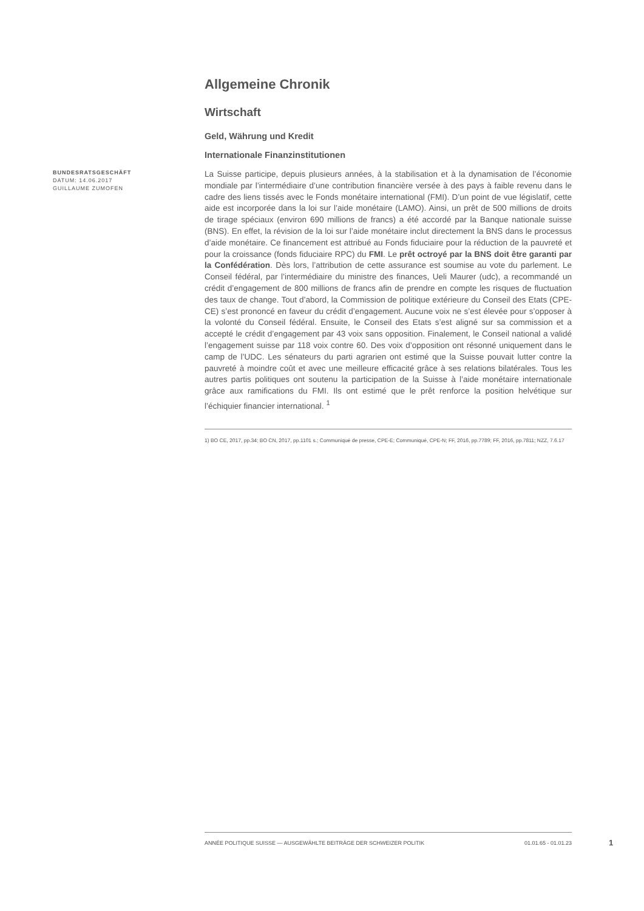Allgemeine Chronik
Wirtschaft
Geld, Währung und Kredit
Internationale Finanzinstitutionen
BUNDESRATSGESCHÄFT
DATUM: 14.06.2017
GUILLAUME ZUMOFEN
La Suisse participe, depuis plusieurs années, à la stabilisation et à la dynamisation de l’économie mondiale par l’intermédiaire d’une contribution financière versée à des pays à faible revenu dans le cadre des liens tissés avec le Fonds monétaire international (FMI). D’un point de vue législatif, cette aide est incorporée dans la loi sur l’aide monétaire (LAMO). Ainsi, un prêt de 500 millions de droits de tirage spéciaux (environ 690 millions de francs) a été accordé par la Banque nationale suisse (BNS). En effet, la révision de la loi sur l’aide monétaire inclut directement la BNS dans le processus d’aide monétaire. Ce financement est attribué au Fonds fiduciaire pour la réduction de la pauvreté et pour la croissance (fonds fiduciaire RPC) du FMI. Le prêt octroyé par la BNS doit être garanti par la Confédération. Dès lors, l’attribution de cette assurance est soumise au vote du parlement. Le Conseil fédéral, par l’intermédiaire du ministre des finances, Ueli Maurer (udc), a recommandé un crédit d’engagement de 800 millions de francs afin de prendre en compte les risques de fluctuation des taux de change. Tout d’abord, la Commission de politique extérieure du Conseil des Etats (CPE-CE) s’est prononcé en faveur du crédit d’engagement. Aucune voix ne s’est élevée pour s’opposer à la volonté du Conseil fédéral. Ensuite, le Conseil des Etats s’est aligné sur sa commission et a accepté le crédit d’engagement par 43 voix sans opposition. Finalement, le Conseil national a validé l’engagement suisse par 118 voix contre 60. Des voix d’opposition ont résonné uniquement dans le camp de l’UDC. Les sénateurs du parti agrarien ont estimé que la Suisse pouvait lutter contre la pauvreté à moindre coût et avec une meilleure efficacité grâce à ses relations bilatérales. Tous les autres partis politiques ont soutenu la participation de la Suisse à l’aide monétaire internationale grâce aux ramifications du FMI. Ils ont estimé que le prêt renforce la position helvétique sur l’échiquier financier international. <sup>1</sup>
1) BO CE, 2017, pp.34; BO CN, 2017, pp.1101 s.; Communiqué de presse, CPE-E; Communiqué, CPE-N; FF, 2016, pp.7789; FF, 2016, pp.7811; NZZ, 7.6.17
ANNÉE POLITIQUE SUISSE — AUSGEWÄHLTE BEITRÄGE DER SCHWEIZER POLITIK 01.01.65 - 01.01.23
1